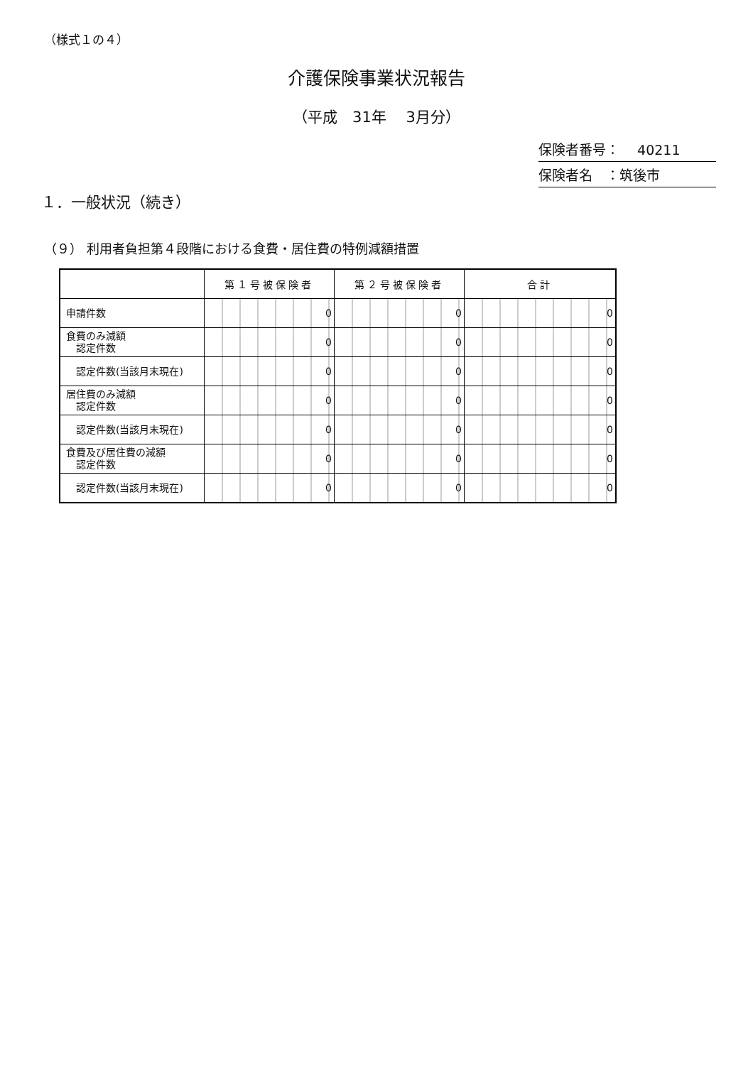（様式１の４）
介護保険事業状況報告
（平成　31年　 3月分）
保険者番号：　 40211
保険者名　：筑後市
１．一般状況（続き）
（９） 利用者負担第４段階における食費・居住費の特例減額措置
| | 第１号被保険者 | 第２号被保険者 | 合計 |
| 申請件数 | 0 | 0 | 0 |
| 食費のみ減額 認定件数 | 0 | 0 | 0 |
| 認定件数(当該月末現在) | 0 | 0 | 0 |
| 居住費のみ減額 認定件数 | 0 | 0 | 0 |
| 認定件数(当該月末現在) | 0 | 0 | 0 |
| 食費及び居住費の減額 認定件数 | 0 | 0 | 0 |
| 認定件数(当該月末現在) | 0 | 0 | 0 |